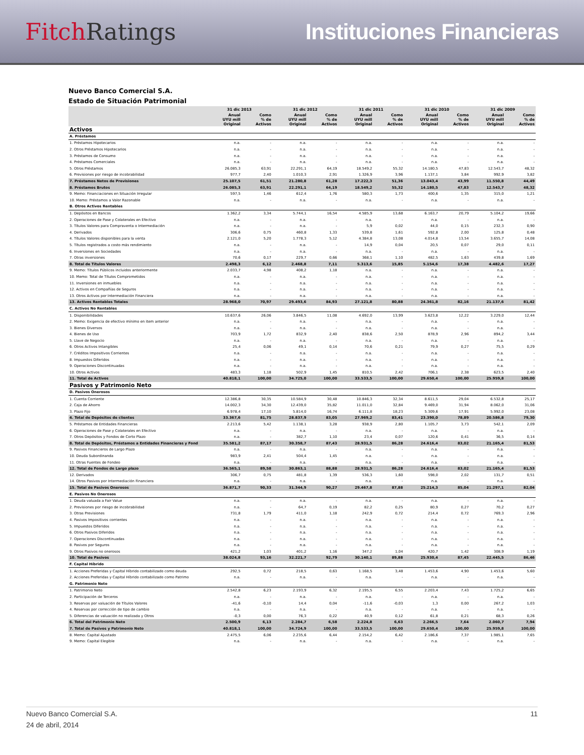Fitch Ratings Instituciones Financieras
Nuevo Banco Comercial S.A.
Estado de Situación Patrimonial
| | 31 dic 2013 | | 31 dic 2012 | | 31 dic 2011 | | 31 dic 2010 | | 31 dic 2009 | |
| --- | --- | --- | --- | --- | --- | --- | --- | --- | --- | --- |
| | Anual UYU mill Original | Como % de Activos | Anual UYU mill Original | Como % de Activos | Anual UYU mill Original | Como % de Activos | Anual UYU mill Original | Como % de Activos | Anual UYU mill Original | Como % de Activos |
| Activos | | | | | | | | | | |
| A. Préstamos | | | | | | | | | | |
| 1. Préstamos Hipotecarios | n.a. | - | n.a. | - | n.a. | - | n.a. | - | n.a. | - |
| 2. Otros Préstamos Hipotecarios | n.a. | - | n.a. | - | n.a. | - | n.a. | - | n.a. | - |
| 3. Préstamos de Consumo | n.a. | - | n.a. | - | n.a. | - | n.a. | - | n.a. | - |
| 4. Préstamos Comerciales | n.a. | - | n.a. | - | n.a. | - | n.a. | - | n.a. | - |
| 5. Otros Préstamos | 26.085,3 | 63,91 | 22.291,1 | 64,19 | 18.549,2 | 55,32 | 14.180,5 | 47,83 | 12.543,7 | 48,32 |
| 6. Previsiones por riesgo de incobrabilidad | 977,7 | 2,40 | 1.010,3 | 2,91 | 1.326,9 | 3,96 | 1.137,1 | 3,84 | 992,9 | 3,82 |
| 7. Préstamos Netos de Previsiones | 25.107,5 | 61,51 | 21.280,8 | 61,28 | 17.222,3 | 51,36 | 13.043,4 | 43,99 | 11.550,8 | 44,49 |
| 8. Préstamos Brutos | 26.085,3 | 63,91 | 22.291,1 | 64,19 | 18.549,2 | 55,32 | 14.180,5 | 47,83 | 12.543,7 | 48,32 |
| 9. Memo: Financiaciones en Situación Irregular | 597,5 | 1,46 | 612,4 | 1,76 | 580,3 | 1,73 | 400,6 | 1,35 | 315,0 | 1,21 |
| 10. Memo: Préstamos a Valor Razonable | n.a. | - | n.a. | - | n.a. | - | n.a. | - | n.a. | - |
| B. Otros Activos Rentables | | | | | | | | | | |
| 1. Depósitos en Bancos | 1.362,2 | 3,34 | 5.744,1 | 16,54 | 4.585,9 | 13,68 | 6.163,7 | 20,79 | 5.104,2 | 19,66 |
| 2. Operaciones de Pase y Colaterales en Efectivo | n.a. | - | n.a. | - | n.a. | - | n.a. | - | n.a. | - |
| 3. Títulos Valores para Compraventa o Intermediación | n.a. | - | n.a. | - | 5,9 | 0,02 | 44,0 | 0,15 | 232,3 | 0,90 |
| 4. Derivados | 306,6 | 0,75 | 460,8 | 1,33 | 539,8 | 1,61 | 592,8 | 2,00 | 125,8 | 0,48 |
| 4. Títulos Valores disponibles para la venta | 2.121,0 | 5,20 | 1.778,3 | 5,12 | 4.384,8 | 13,08 | 4.014,8 | 13,54 | 3.655,7 | 14,08 |
| 5. Títulos registrados a costo más rendimiento | n.a. | - | n.a. | - | 14,9 | 0,04 | 20,5 | 0,07 | 29,0 | 0,11 |
| 6. Inversiones en Sociedades | n.a. | - | n.a. | - | n.a. | - | n.a. | - | n.a. | - |
| 7. Otras inversiones | 70,6 | 0,17 | 229,7 | 0,66 | 368,1 | 1,10 | 482,5 | 1,63 | 439,8 | 1,69 |
| 8. Total de Títulos Valores | 2.498,3 | 6,12 | 2.468,8 | 7,11 | 5.313,6 | 15,85 | 5.154,6 | 17,38 | 4.482,6 | 17,27 |
| 9. Memo: Títulos Públicos incluidos anteriormente | 2.033,7 | 4,98 | 408,2 | 1,18 | n.a. | - | n.a. | - | n.a. | - |
| 10. Memo: Total de Títulos Comprometidos | n.a. | - | n.a. | - | n.a. | - | n.a. | - | n.a. | - |
| 11. Inversiones en inmuebles | n.a. | - | n.a. | - | n.a. | - | n.a. | - | n.a. | - |
| 12. Activos en Compañías de Seguros | n.a. | - | n.a. | - | n.a. | - | n.a. | - | n.a. | - |
| 13. Otros Activos por Intermediación Financiera | n.a. | - | n.a. | - | n.a. | - | n.a. | - | n.a. | - |
| 13. Activos Rentables Totales | 28.968,0 | 70,97 | 29.493,6 | 84,93 | 27.121,8 | 80,88 | 24.361,8 | 82,16 | 21.137,6 | 81,42 |
| C. Activos No Rentables | | | | | | | | | | |
| 1. Disponibilidades | 10.637,6 | 26,06 | 3.846,5 | 11,08 | 4.692,0 | 13,99 | 3.623,8 | 12,22 | 3.229,0 | 12,44 |
| 2. Memo: Exigencia de efectivo mínimo en item anterior | n.a. | - | n.a. | - | n.a. | - | n.a. | - | n.a. | - |
| 3. Bienes Diversos | n.a. | - | n.a. | - | n.a. | - | n.a. | - | n.a. | - |
| 4. Bienes de Uso | 703,9 | 1,72 | 832,9 | 2,40 | 838,6 | 2,50 | 878,9 | 2,96 | 894,2 | 3,44 |
| 5. Llave de Negocio | n.a. | - | n.a. | - | n.a. | - | n.a. | - | n.a. | - |
| 6. Otros Activos Intangibles | 25,4 | 0,06 | 49,1 | 0,14 | 70,6 | 0,21 | 79,9 | 0,27 | 75,5 | 0,29 |
| 7. Créditos Impositivos Corrientes | n.a. | - | n.a. | - | n.a. | - | n.a. | - | n.a. | - |
| 8. Impuestos Diferidos | n.a. | - | n.a. | - | n.a. | - | n.a. | - | n.a. | - |
| 9. Operaciones Discontinuadas | n.a. | - | n.a. | - | n.a. | - | n.a. | - | n.a. | - |
| 10. Otros Activos | 483,3 | 1,18 | 502,9 | 1,45 | 810,5 | 2,42 | 706,1 | 2,38 | 623,5 | 2,40 |
| 11. Total de Activos | 40.818,1 | 100,00 | 34.725,0 | 100,00 | 33.533,5 | 100,00 | 29.650,4 | 100,00 | 25.959,8 | 100,00 |
| Pasivos y Patrimonio Neto | | | | | | | | | | |
| D. Pasivos Onerosos | | | | | | | | | | |
| 1. Cuenta Corriente | 12.386,8 | 30,35 | 10.584,9 | 30,48 | 10.846,3 | 32,34 | 8.611,5 | 29,04 | 6.532,8 | 25,17 |
| 2. Caja de Ahorro | 14.002,3 | 34,30 | 12.439,0 | 35,82 | 11.011,0 | 32,84 | 9.469,0 | 31,94 | 8.062,0 | 31,06 |
| 3. Plazo Fijo | 6.978,4 | 17,10 | 5.814,0 | 16,74 | 6.111,8 | 18,23 | 5.309,6 | 17,91 | 5.992,0 | 23,08 |
| 4. Total de Depósitos de clientes | 33.367,6 | 81,75 | 28.837,9 | 83,05 | 27.969,2 | 83,41 | 23.390,0 | 78,89 | 20.586,8 | 79,30 |
| 5. Préstamos de Entidades Financieras | 2.213,6 | 5,42 | 1.138,1 | 3,28 | 938,9 | 2,80 | 1.105,7 | 3,73 | 542,1 | 2,09 |
| 6. Operaciones de Pase y Colaterales en Efectivo | n.a. | - | n.a. | - | n.a. | - | n.a. | - | n.a. | - |
| 7. Otros Depósitos y Fondos de Corto Plazo | n.a. | - | 382,7 | 1,10 | 23,4 | 0,07 | 120,6 | 0,41 | 36,5 | 0,14 |
| 8. Total de Depósitos, Préstamos a Entidades Financieras y Fond | 35.581,2 | 87,17 | 30.358,7 | 87,43 | 28.931,5 | 86,28 | 24.616,4 | 83,02 | 21.165,4 | 81,53 |
| 9. Pasivos Financieros de Largo Plazo | n.a. | - | n.a. | - | n.a. | - | n.a. | - | n.a. | - |
| 10. Deuda Subordinanda | 983,9 | 2,41 | 504,4 | 1,45 | n.a. | - | n.a. | - | n.a. | - |
| 11. Otras Fuentes de Fondeo | n.a. | - | n.a. | - | n.a. | - | n.a. | - | n.a. | - |
| 12. Total de Fondos de Largo plazo | 36.565,1 | 89,58 | 30.863,1 | 88,88 | 28.931,5 | 86,28 | 24.616,4 | 83,02 | 21.165,4 | 81,53 |
| 12. Derivados | 306,7 | 0,75 | 481,8 | 1,39 | 536,3 | 1,60 | 598,0 | 2,02 | 131,7 | 0,51 |
| 14. Otros Pasivos por Intermediación Financiera | n.a. | - | n.a. | - | n.a. | - | n.a. | - | n.a. | - |
| 15. Total de Pasivos Onerosos | 36.871,7 | 90,33 | 31.344,9 | 90,27 | 29.467,8 | 87,88 | 25.214,3 | 85,04 | 21.297,1 | 82,04 |
| E. Pasivos No Onerosos | | | | | | | | | | |
| 1. Deuda valuada a Fair Value | n.a. | - | n.a. | - | n.a. | - | n.a. | - | n.a. | - |
| 2. Previsiones por riesgo de incobrabilidad | n.a. | - | 64,7 | 0,19 | 82,2 | 0,25 | 80,9 | 0,27 | 70,2 | 0,27 |
| 3. Otras Previsiones | 731,8 | 1,79 | 411,0 | 1,18 | 242,9 | 0,72 | 214,4 | 0,72 | 769,3 | 2,96 |
| 4. Pasivos Impositivos corrientes | n.a. | - | n.a. | - | n.a. | - | n.a. | - | n.a. | - |
| 5. Impuestos Diferidos | n.a. | - | n.a. | - | n.a. | - | n.a. | - | n.a. | - |
| 6. Otros Pasivos Diferidos | n.a. | - | n.a. | - | n.a. | - | n.a. | - | n.a. | - |
| 7. Operaciones Discontinuadas | n.a. | - | n.a. | - | n.a. | - | n.a. | - | n.a. | - |
| 8. Pasivos por Seguros | n.a. | - | n.a. | - | n.a. | - | n.a. | - | n.a. | - |
| 9. Otros Pasivos no onerosos | 421,2 | 1,03 | 401,2 | 1,16 | 347,2 | 1,04 | 420,7 | 1,42 | 308,9 | 1,19 |
| 10. Total de Pasivos | 38.024,8 | 93,16 | 32.221,7 | 92,79 | 30.140,1 | 89,88 | 25.930,4 | 87,45 | 22.445,5 | 86,46 |
| F. Capital Híbrido | | | | | | | | | | |
| 1. Acciones Preferidas y Capital Híbrido contabilizado como deuda | 292,5 | 0,72 | 218,5 | 0,63 | 1.168,5 | 3,48 | 1.453,6 | 4,90 | 1.453,6 | 5,60 |
| 2. Acciones Preferidas y Capital Híbrido contabilizado como Patrimo | n.a. | - | n.a. | - | n.a. | - | n.a. | - | n.a. | - |
| G. Patrimonio Neto | | | | | | | | | | |
| 1. Patrimonio Neto | 2.542,8 | 6,23 | 2.193,9 | 6,32 | 2.195,5 | 6,55 | 2.203,4 | 7,43 | 1.725,2 | 6,65 |
| 2. Participación de Terceros | n.a. | - | n.a. | - | n.a. | - | n.a. | - | n.a. | - |
| 3. Reservas por valuación de Títulos Valores | -41,6 | -0,10 | 14,4 | 0,04 | -11,6 | -0,03 | 1,3 | 0,00 | 267,2 | 1,03 |
| 4. Reservas por corrección de tipo de cambio | n.a. | - | n.a. | - | n.a. | - | n.a. | - | n.a. | - |
| 5. Diferencias de valuación no realizada y Otros | -0,3 | 0,00 | 76,3 | 0,22 | 40,9 | 0,12 | 61,8 | 0,21 | 68,3 | 0,26 |
| 6. Total del Patrimonio Neto | 2.500,9 | 6,13 | 2.284,7 | 6,58 | 2.224,8 | 6,63 | 2.266,5 | 7,64 | 2.060,7 | 7,94 |
| 7. Total de Pasivos y Patrimonio Neto | 40.818,1 | 100,00 | 34.724,9 | 100,00 | 33.533,5 | 100,00 | 29.650,4 | 100,00 | 25.959,8 | 100,00 |
| 8. Memo: Capital Ajustado | 2.475,5 | 6,06 | 2.235,6 | 6,44 | 2.154,2 | 6,42 | 2.186,6 | 7,37 | 1.985,1 | 7,65 |
| 9. Memo: Capital Elegible | n.a. | - | n.a. | - | n.a. | - | n.a. | - | n.a. | - |
11 Nuevo Banco Comercial S.A.
24 de abril, 2014